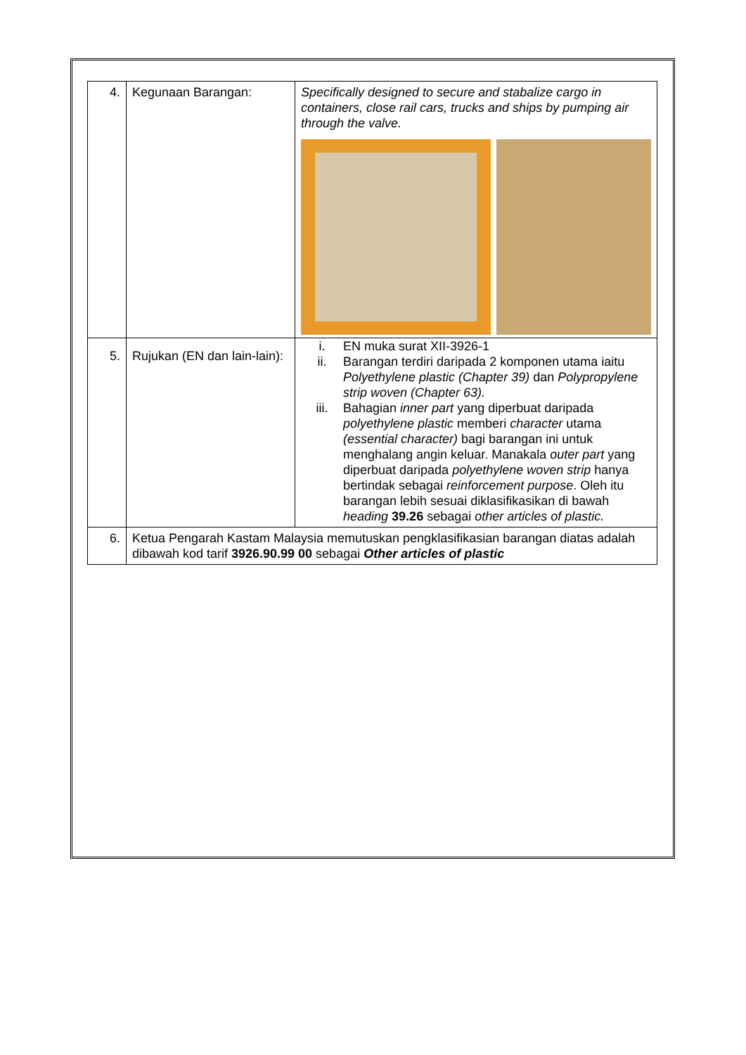| 4. | Kegunaan Barangan: | Specifically designed to secure and stabalize cargo in containers, close rail cars, trucks and ships by pumping air through the valve. |
| 5. | Rujukan (EN dan lain-lain): | i. EN muka surat XII-3926-1 ii. Barangan terdiri daripada 2 komponen utama iaitu Polyethylene plastic (Chapter 39) dan Polypropylene strip woven (Chapter 63). iii. Bahagian inner part yang diperbuat daripada polyethylene plastic memberi character utama (essential character) bagi barangan ini untuk menghalang angin keluar. Manakala outer part yang diperbuat daripada polyethylene woven strip hanya bertindak sebagai reinforcement purpose . Oleh itu barangan lebih sesuai diklasifikasikan di bawah heading 39.26 sebagai other articles of plastic. |
| 6. | Ketua Pengarah Kastam Malaysia memutuskan pengklasifikasian barangan diatas adalah dibawah kod tarif 3926.90.99 00 sebagai Other articles of plastic | |